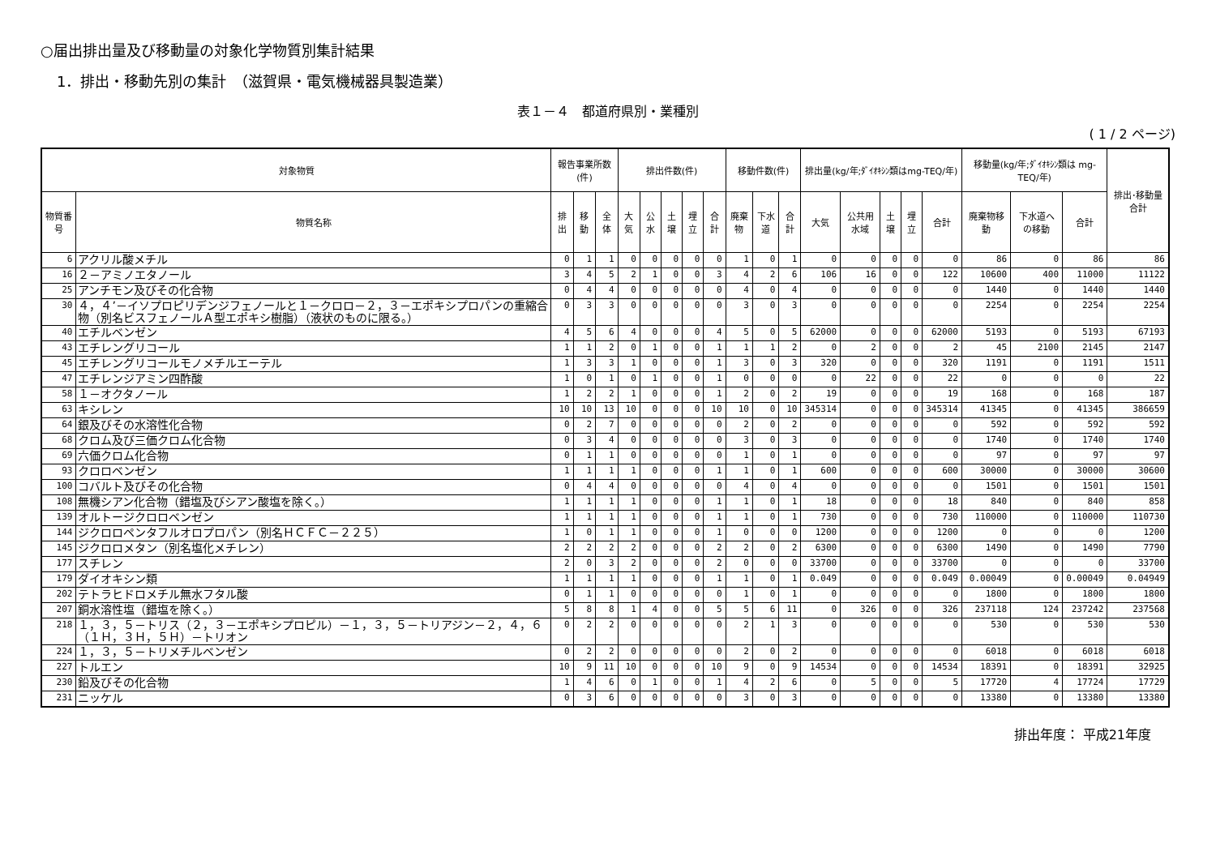○届出排出量及び移動量の対象化学物質別集計結果
1．排出・移動先別の集計　（滋賀県・電気機械器具製造業）
表１－４　都道府県別・業種別
( 1 / 2 ページ)
| 対象物質 | | 報告事業所数(件) | | | 排出件数(件) | | | | | 移動件数(件) | | | 排出量(kg/年;ﾀﾞｲｵｷｼﾝ類はmg-TEQ/年) | | | | | 移動量(kg/年;ﾀﾞｲｵｷｼﾝ類は mg-TEQ/年) | | | 排出･移動量合計 |
| --- | --- | --- | --- | --- | --- | --- | --- | --- | --- | --- | --- | --- | --- | --- | --- | --- | --- | --- | --- | --- | --- |
| 物質番号 | 物質名称 | 排出 | 移動 | 全体 | 大気 | 公水 | 土壌 | 埋立 | 合計 | 廃棄物 | 下水道 | 合計 | 大気 | 公共用水域 | 土壌 | 埋立 | 合計 | 廃棄物移動 | 下水道への移動 | 合計 | |
| 6 | アクリル酸メチル | 0 | 1 | 1 | 0 | 0 | 0 | 0 | 0 | 1 | 0 | 1 | 0 | 0 | 0 | 0 | 0 | 86 | 0 | 86 | 86 |
| 16 | ２－アミノエタノール | 3 | 4 | 5 | 2 | 1 | 0 | 0 | 3 | 4 | 2 | 6 | 106 | 16 | 0 | 0 | 122 | 10600 | 400 | 11000 | 11122 |
| 25 | アンチモン及びその化合物 | 0 | 4 | 4 | 0 | 0 | 0 | 0 | 0 | 4 | 0 | 4 | 0 | 0 | 0 | 0 | 0 | 1440 | 0 | 1440 | 1440 |
| 30 | ４，４’－イソプロピリデンジフェノールと１－クロロ－２，３－エポキシプロパンの重縮合物（別名ビスフェノールＡ型エポキシ樹脂）（液状のものに限る。） | 0 | 3 | 3 | 0 | 0 | 0 | 0 | 0 | 3 | 0 | 3 | 0 | 0 | 0 | 0 | 0 | 2254 | 0 | 2254 | 2254 |
| 40 | エチルベンゼン | 4 | 5 | 6 | 4 | 0 | 0 | 0 | 4 | 5 | 0 | 5 | 62000 | 0 | 0 | 0 | 62000 | 5193 | 0 | 5193 | 67193 |
| 43 | エチレングリコール | 1 | 1 | 2 | 0 | 1 | 0 | 0 | 1 | 1 | 1 | 2 | 0 | 2 | 0 | 0 | 2 | 45 | 2100 | 2145 | 2147 |
| 45 | エチレングリコールモノメチルエーテル | 1 | 3 | 3 | 1 | 0 | 0 | 0 | 1 | 3 | 0 | 3 | 320 | 0 | 0 | 0 | 320 | 1191 | 0 | 1191 | 1511 |
| 47 | エチレンジアミン四酢酸 | 1 | 0 | 1 | 0 | 1 | 0 | 0 | 1 | 0 | 0 | 0 | 0 | 22 | 0 | 0 | 22 | 0 | 0 | 0 | 22 |
| 58 | １－オクタノール | 1 | 2 | 2 | 1 | 0 | 0 | 0 | 1 | 2 | 0 | 2 | 19 | 0 | 0 | 0 | 19 | 168 | 0 | 168 | 187 |
| 63 | キシレン | 10 | 10 | 13 | 10 | 0 | 0 | 0 | 10 | 10 | 0 | 10 | 345314 | 0 | 0 | 0 | 345314 | 41345 | 0 | 41345 | 386659 |
| 64 | 銀及びその水溶性化合物 | 0 | 2 | 7 | 0 | 0 | 0 | 0 | 0 | 2 | 0 | 2 | 0 | 0 | 0 | 0 | 0 | 592 | 0 | 592 | 592 |
| 68 | クロム及び三価クロム化合物 | 0 | 3 | 4 | 0 | 0 | 0 | 0 | 0 | 3 | 0 | 3 | 0 | 0 | 0 | 0 | 0 | 1740 | 0 | 1740 | 1740 |
| 69 | 六価クロム化合物 | 0 | 1 | 1 | 0 | 0 | 0 | 0 | 0 | 1 | 0 | 1 | 0 | 0 | 0 | 0 | 0 | 97 | 0 | 97 | 97 |
| 93 | クロロベンゼン | 1 | 1 | 1 | 1 | 0 | 0 | 0 | 1 | 1 | 0 | 1 | 600 | 0 | 0 | 0 | 600 | 30000 | 0 | 30000 | 30600 |
| 100 | コバルト及びその化合物 | 0 | 4 | 4 | 0 | 0 | 0 | 0 | 0 | 4 | 0 | 4 | 0 | 0 | 0 | 0 | 0 | 1501 | 0 | 1501 | 1501 |
| 108 | 無機シアン化合物（錯塩及びシアン酸塩を除く。） | 1 | 1 | 1 | 1 | 0 | 0 | 0 | 1 | 1 | 0 | 1 | 18 | 0 | 0 | 0 | 18 | 840 | 0 | 840 | 858 |
| 139 | オルトージクロロベンゼン | 1 | 1 | 1 | 1 | 0 | 0 | 0 | 1 | 1 | 0 | 1 | 730 | 0 | 0 | 0 | 730 | 110000 | 0 | 110000 | 110730 |
| 144 | ジクロロペンタフルオロプロパン（別名ＨＣＦＣ－２２５） | 1 | 0 | 1 | 1 | 0 | 0 | 0 | 1 | 0 | 0 | 0 | 1200 | 0 | 0 | 0 | 1200 | 0 | 0 | 0 | 1200 |
| 145 | ジクロロメタン（別名塩化メチレン） | 2 | 2 | 2 | 2 | 0 | 0 | 0 | 2 | 2 | 0 | 2 | 6300 | 0 | 0 | 0 | 6300 | 1490 | 0 | 1490 | 7790 |
| 177 | スチレン | 2 | 0 | 3 | 2 | 0 | 0 | 0 | 2 | 0 | 0 | 0 | 33700 | 0 | 0 | 0 | 33700 | 0 | 0 | 0 | 33700 |
| 179 | ダイオキシン類 | 1 | 1 | 1 | 1 | 0 | 0 | 0 | 1 | 1 | 0 | 1 | 0.049 | 0 | 0 | 0 | 0.049 | 0.00049 | 0 | 0.00049 | 0.04949 |
| 202 | テトラヒドロメチル無水フタル酸 | 0 | 1 | 1 | 0 | 0 | 0 | 0 | 0 | 1 | 0 | 1 | 0 | 0 | 0 | 0 | 0 | 1800 | 0 | 1800 | 1800 |
| 207 | 銅水溶性塩（錯塩を除く。） | 5 | 8 | 8 | 1 | 4 | 0 | 0 | 5 | 5 | 6 | 11 | 0 | 326 | 0 | 0 | 326 | 237118 | 124 | 237242 | 237568 |
| 218 | １，３，５－トリス（２，３－エポキシプロピル）－１，３，５－トリアジン－２，４，６（１Ｈ，３Ｈ，５Ｈ）－トリオン | 0 | 2 | 2 | 0 | 0 | 0 | 0 | 0 | 2 | 1 | 3 | 0 | 0 | 0 | 0 | 0 | 530 | 0 | 530 | 530 |
| 224 | １，３，５－トリメチルベンゼン | 0 | 2 | 2 | 0 | 0 | 0 | 0 | 0 | 2 | 0 | 2 | 0 | 0 | 0 | 0 | 0 | 6018 | 0 | 6018 | 6018 |
| 227 | トルエン | 10 | 9 | 11 | 10 | 0 | 0 | 0 | 10 | 9 | 0 | 9 | 14534 | 0 | 0 | 0 | 14534 | 18391 | 0 | 18391 | 32925 |
| 230 | 鉛及びその化合物 | 1 | 4 | 6 | 0 | 1 | 0 | 0 | 1 | 4 | 2 | 6 | 0 | 5 | 0 | 0 | 5 | 17720 | 4 | 17724 | 17729 |
| 231 | ニッケル | 0 | 3 | 6 | 0 | 0 | 0 | 0 | 0 | 3 | 0 | 3 | 0 | 0 | 0 | 0 | 0 | 13380 | 0 | 13380 | 13380 |
排出年度： 平成21年度